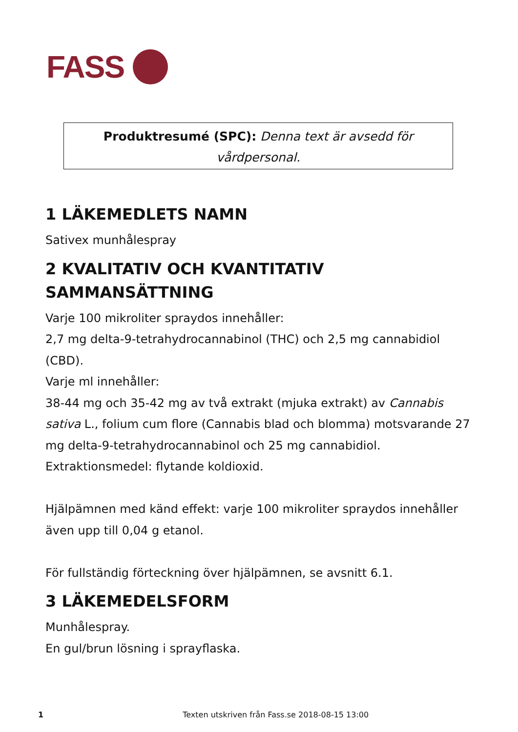FASS
Produktresumé (SPC): Denna text är avsedd för vårdpersonal.
1 LÄKEMEDLETS NAMN
Sativex munhålespray
2 KVALITATIV OCH KVANTITATIV SAMMANSÄTTNING
Varje 100 mikroliter spraydos innehåller:
2,7 mg delta-9-tetrahydrocannabinol (THC) och 2,5 mg cannabidiol (CBD).
Varje ml innehåller:
38-44 mg och 35-42 mg av två extrakt (mjuka extrakt) av Cannabis sativa L., folium cum flore (Cannabis blad och blomma) motsvarande 27 mg delta-9-tetrahydrocannabinol och 25 mg cannabidiol.
Extraktionsmedel: flytande koldioxid.
Hjälpämnen med känd effekt: varje 100 mikroliter spraydos innehåller även upp till 0,04 g etanol.
För fullständig förteckning över hjälpämnen, se avsnitt 6.1.
3 LÄKEMEDELSFORM
Munhålespray.
En gul/brun lösning i sprayflaska.
1 Texten utskriven från Fass.se 2018-08-15 13:00